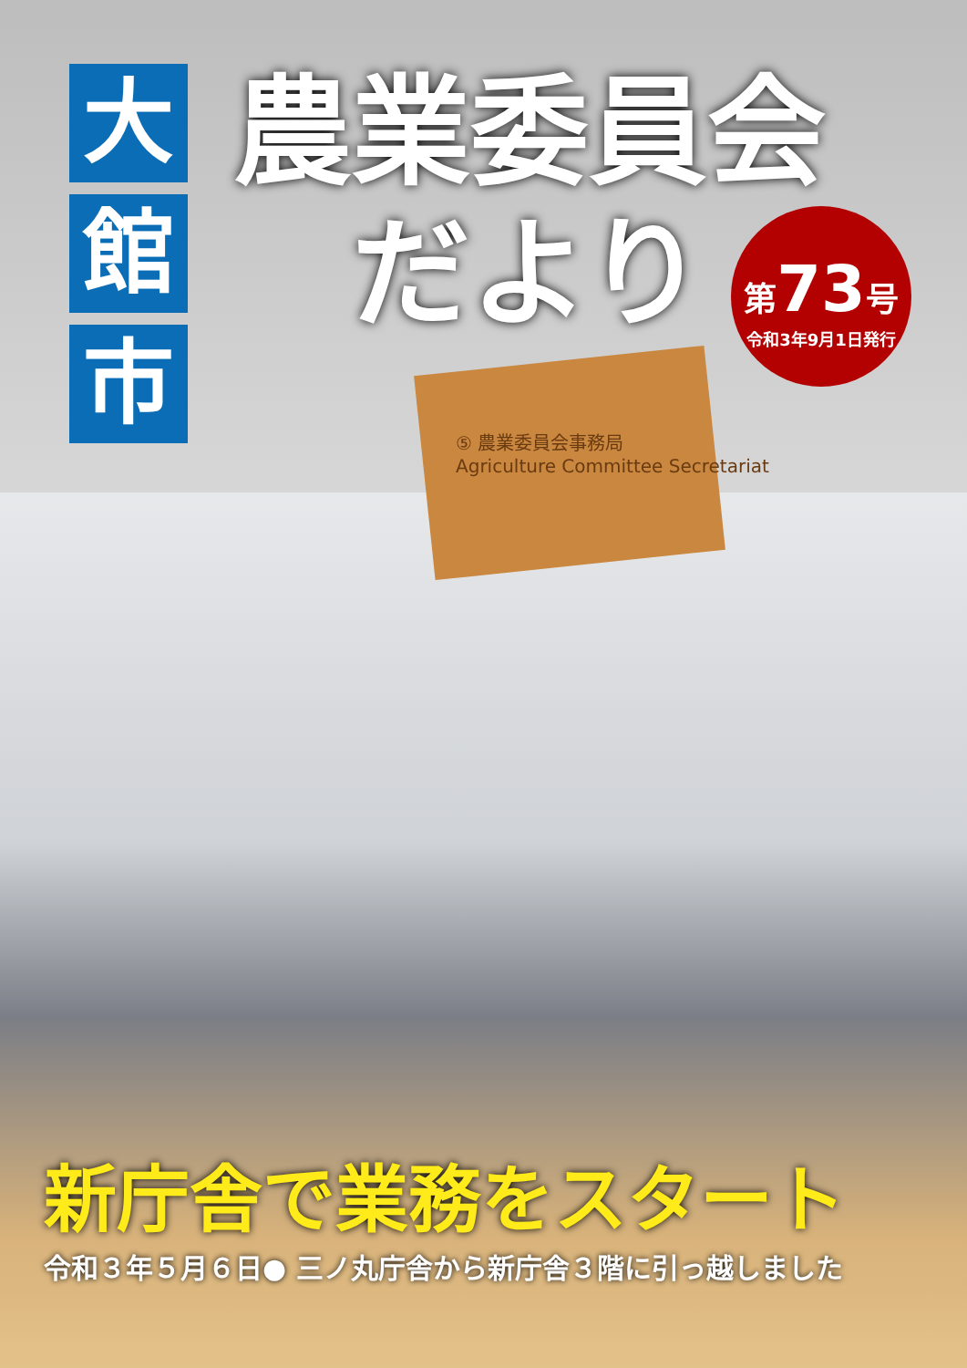大
館
市
農業委員会
だより
第73号
令和3年9月1日発行
⑤ 農業委員会事務局
Agriculture Committee Secretariat
新庁舎で業務をスタート
令和３年５月６日● 三ノ丸庁舎から新庁舎３階に引っ越しました